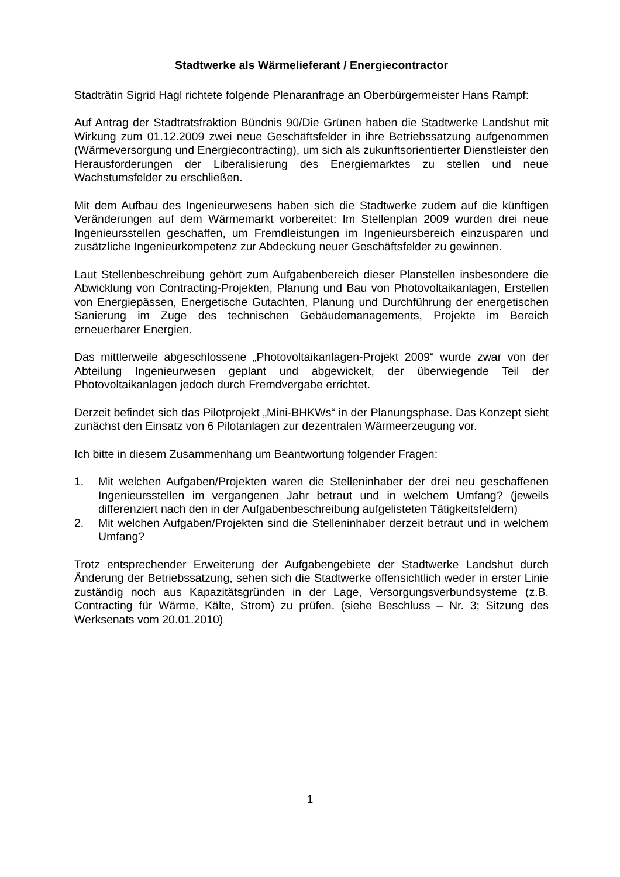Stadtwerke als Wärmelieferant / Energiecontractor
Stadträtin Sigrid Hagl richtete folgende Plenaranfrage an Oberbürgermeister Hans Rampf:
Auf Antrag der Stadtratsfraktion Bündnis 90/Die Grünen haben die Stadtwerke Landshut mit Wirkung zum 01.12.2009 zwei neue Geschäftsfelder in ihre Betriebssatzung aufgenommen (Wärmeversorgung und Energiecontracting), um sich als zukunftsorientierter Dienstleister den Herausforderungen der Liberalisierung des Energiemarktes zu stellen und neue Wachstumsfelder zu erschließen.
Mit dem Aufbau des Ingenieurwesens haben sich die Stadtwerke zudem auf die künftigen Veränderungen auf dem Wärmemarkt vorbereitet: Im Stellenplan 2009 wurden drei neue Ingenieursstellen geschaffen, um Fremdleistungen im Ingenieursbereich einzusparen und zusätzliche Ingenieurkompetenz zur Abdeckung neuer Geschäftsfelder zu gewinnen.
Laut Stellenbeschreibung gehört zum Aufgabenbereich dieser Planstellen insbesondere die Abwicklung von Contracting-Projekten, Planung und Bau von Photovoltaikanlagen, Erstellen von Energiepässen, Energetische Gutachten, Planung und Durchführung der energetischen Sanierung im Zuge des technischen Gebäudemanagements, Projekte im Bereich erneuerbarer Energien.
Das mittlerweile abgeschlossene „Photovoltaikanlagen-Projekt 2009“ wurde zwar von der Abteilung Ingenieurwesen geplant und abgewickelt, der überwiegende Teil der Photovoltaikanlagen jedoch durch Fremdvergabe errichtet.
Derzeit befindet sich das Pilotprojekt „Mini-BHKWs“ in der Planungsphase. Das Konzept sieht zunächst den Einsatz von 6 Pilotanlagen zur dezentralen Wärmeerzeugung vor.
Ich bitte in diesem Zusammenhang um Beantwortung folgender Fragen:
1. Mit welchen Aufgaben/Projekten waren die Stelleninhaber der drei neu geschaffenen Ingenieursstellen im vergangenen Jahr betraut und in welchem Umfang? (jeweils differenziert nach den in der Aufgabenbeschreibung aufgelisteten Tätigkeitsfeldern)
2. Mit welchen Aufgaben/Projekten sind die Stelleninhaber derzeit betraut und in welchem Umfang?
Trotz entsprechender Erweiterung der Aufgabengebiete der Stadtwerke Landshut durch Änderung der Betriebssatzung, sehen sich die Stadtwerke offensichtlich weder in erster Linie zuständig noch aus Kapazitätsgründen in der Lage, Versorgungsverbundsysteme (z.B. Contracting für Wärme, Kälte, Strom) zu prüfen. (siehe Beschluss – Nr. 3; Sitzung des Werksenats vom 20.01.2010)
1